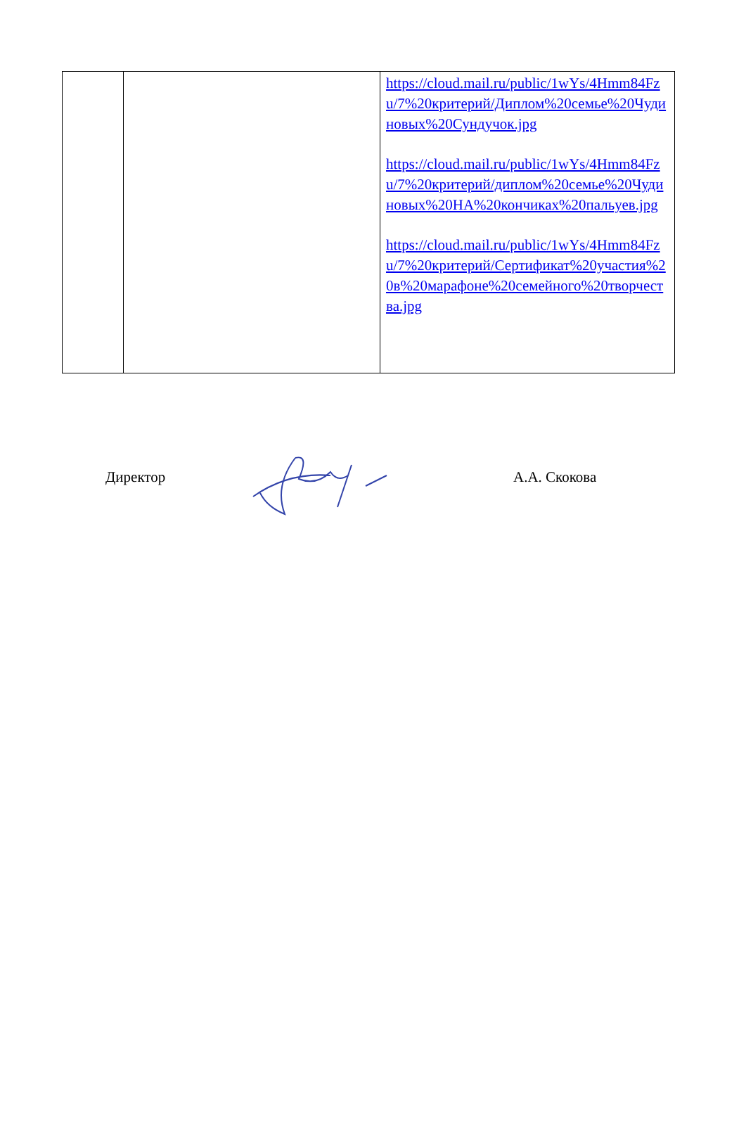| | | https://cloud.mail.ru/public/1wYs/4Hmm84Fzu/7%20критерий/Диплом%20семье%20Чудиновых%20Сундучок.jpg https://cloud.mail.ru/public/1wYs/4Hmm84Fzu/7%20критерий/диплом%20семье%20Чудиновых%20НА%20кончиках%20пальуев.jpg https://cloud.mail.ru/public/1wYs/4Hmm84Fzu/7%20критерий/Сертификат%20участия%20в%20марафоне%20семейного%20творчества.jpg |
Директор А.А. Скокова